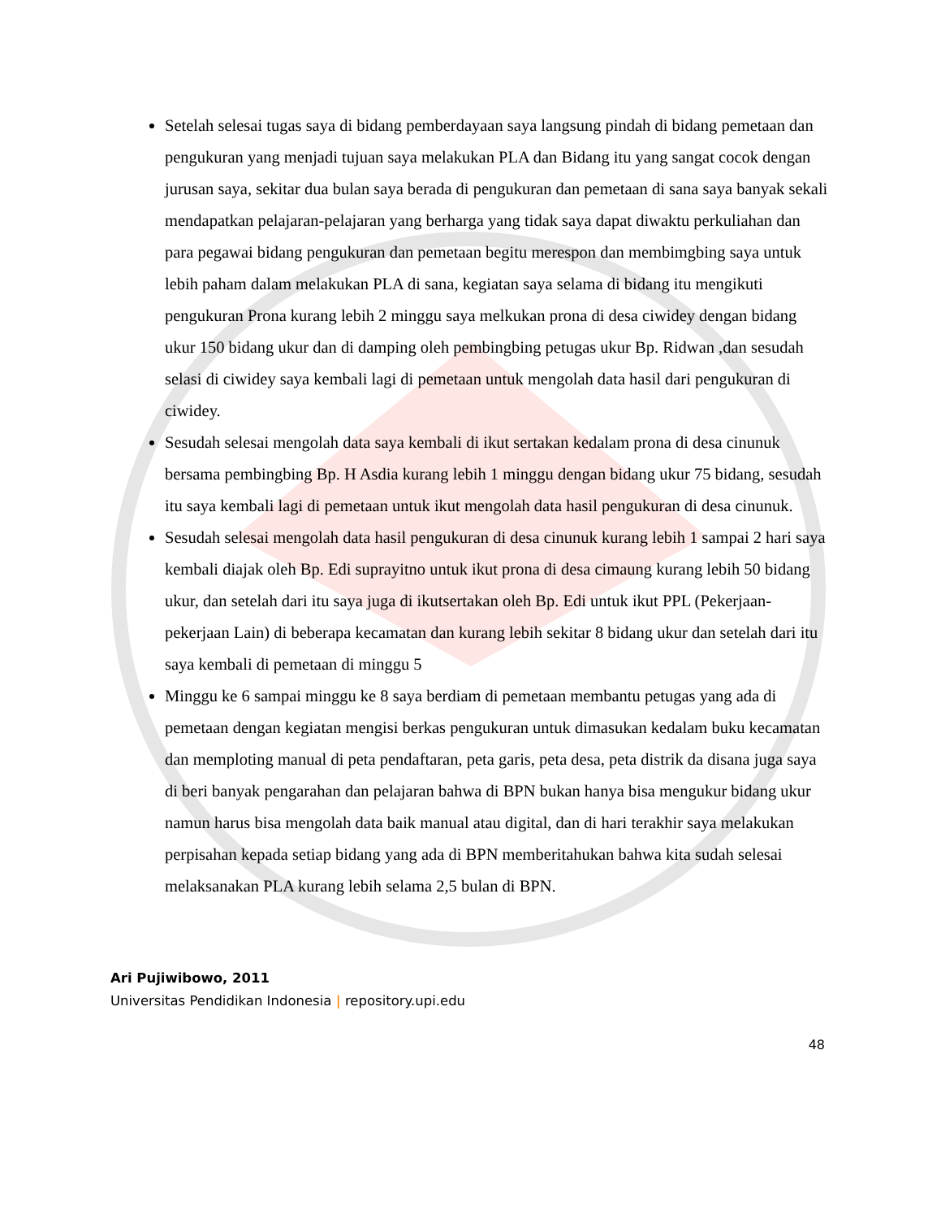Setelah selesai tugas saya di bidang pemberdayaan saya langsung pindah di bidang pemetaan dan pengukuran yang menjadi tujuan saya melakukan PLA dan Bidang itu yang sangat cocok dengan jurusan saya, sekitar dua bulan saya berada di pengukuran dan pemetaan di sana saya banyak sekali mendapatkan pelajaran-pelajaran yang berharga yang tidak saya dapat diwaktu perkuliahan dan para pegawai bidang pengukuran dan pemetaan begitu merespon dan membimgbing saya untuk lebih paham dalam melakukan PLA di sana, kegiatan saya selama di bidang itu mengikuti pengukuran Prona kurang lebih 2 minggu saya melkukan prona di desa ciwidey dengan bidang ukur 150 bidang ukur dan di damping oleh pembingbing petugas ukur Bp. Ridwan ,dan sesudah selasi di ciwidey saya kembali lagi di pemetaan untuk mengolah data hasil dari pengukuran di ciwidey.
Sesudah selesai mengolah data saya kembali di ikut sertakan kedalam prona di desa cinunuk bersama pembingbing Bp. H Asdia kurang lebih 1 minggu dengan bidang ukur 75 bidang, sesudah itu saya kembali lagi di pemetaan untuk ikut mengolah data hasil pengukuran di desa cinunuk.
Sesudah selesai mengolah data hasil pengukuran di desa cinunuk kurang lebih 1 sampai 2 hari saya kembali diajak oleh Bp. Edi suprayitno untuk ikut prona di desa cimaung kurang lebih 50 bidang ukur, dan setelah dari itu saya juga di ikutsertakan oleh Bp. Edi untuk ikut PPL (Pekerjaan-pekerjaan Lain) di beberapa kecamatan dan kurang lebih sekitar 8 bidang ukur dan setelah dari itu saya kembali di pemetaan di minggu 5
Minggu ke 6 sampai minggu ke 8 saya berdiam di pemetaan membantu petugas yang ada di pemetaan dengan kegiatan mengisi berkas pengukuran untuk dimasukan kedalam buku kecamatan dan memploting manual di peta pendaftaran, peta garis, peta desa, peta distrik da disana juga saya di beri banyak pengarahan dan pelajaran bahwa di BPN bukan hanya bisa mengukur bidang ukur namun harus bisa mengolah data baik manual atau digital, dan di hari terakhir saya melakukan perpisahan kepada setiap bidang yang ada di BPN memberitahukan bahwa kita sudah selesai melaksanakan PLA kurang lebih selama 2,5 bulan di BPN.
Ari Pujiwibowo, 2011
Universitas Pendidikan Indonesia | repository.upi.edu
48